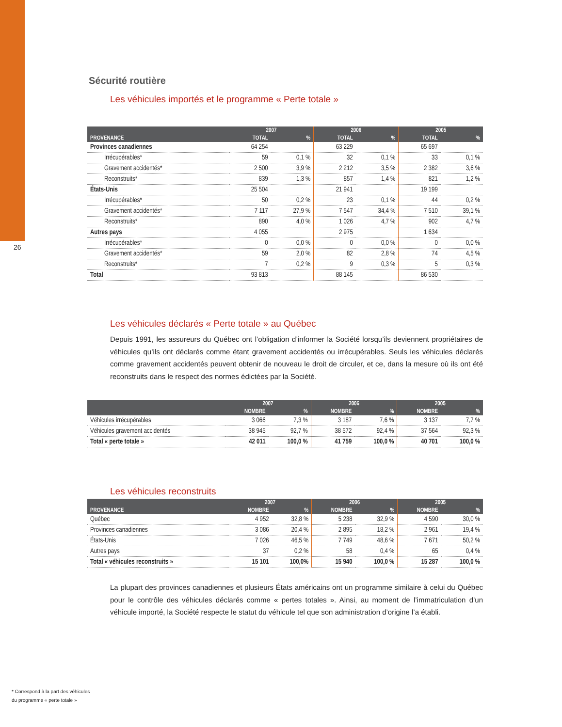26
Sécurité routière
Les véhicules importés et le programme « Perte totale »
| | 2007 | | 2006 | | 2005 | |
| --- | --- | --- | --- | --- | --- | --- |
| PROVENANCE | TOTAL | % | TOTAL | % | TOTAL | % |
| Provinces canadiennes | 64 254 | | 63 229 | | 65 697 | |
| Irrécupérables* | 59 | 0,1 % | 32 | 0,1 % | 33 | 0,1 % |
| Gravement accidentés* | 2 500 | 3,9 % | 2 212 | 3,5 % | 2 382 | 3,6 % |
| Reconstruits* | 839 | 1,3 % | 857 | 1,4 % | 821 | 1,2 % |
| États-Unis | 25 504 | | 21 941 | | 19 199 | |
| Irrécupérables* | 50 | 0,2 % | 23 | 0,1 % | 44 | 0,2 % |
| Gravement accidentés* | 7 117 | 27,9 % | 7 547 | 34,4 % | 7 510 | 39,1 % |
| Reconstruits* | 890 | 4,0 % | 1 026 | 4,7 % | 902 | 4,7 % |
| Autres pays | 4 055 | | 2 975 | | 1 634 | |
| Irrécupérables* | 0 | 0,0 % | 0 | 0,0 % | 0 | 0,0 % |
| Gravement accidentés* | 59 | 2,0 % | 82 | 2,8 % | 74 | 4,5 % |
| Reconstruits* | 7 | 0,2 % | 9 | 0,3 % | 5 | 0,3 % |
| Total | 93 813 | | 88 145 | | 86 530 | |
Les véhicules déclarés « Perte totale » au Québec
Depuis 1991, les assureurs du Québec ont l’obligation d’informer la Société lorsqu’ils deviennent propriétaires de véhicules qu’ils ont déclarés comme étant gravement accidentés ou irrécupérables. Seuls les véhicules déclarés comme gravement accidentés peuvent obtenir de nouveau le droit de circuler, et ce, dans la mesure où ils ont été reconstruits dans le respect des normes édictées par la Société.
| | 2007 | | 2006 | | 2005 | |
| --- | --- | --- | --- | --- | --- | --- |
| | NOMBRE | % | NOMBRE | % | NOMBRE | % |
| Véhicules irrécupérables | 3 066 | 7,3 % | 3 187 | 7,6 % | 3 137 | 7,7 % |
| Véhicules gravement accidentés | 38 945 | 92,7 % | 38 572 | 92,4 % | 37 564 | 92,3 % |
| Total « perte totale » | 42 011 | 100,0 % | 41 759 | 100,0 % | 40 701 | 100,0 % |
Les véhicules reconstruits
| | 2007 | | 2006 | | 2005 | |
| --- | --- | --- | --- | --- | --- | --- |
| PROVENANCE | NOMBRE | % | NOMBRE | % | NOMBRE | % |
| Québec | 4 952 | 32,8 % | 5 238 | 32,9 % | 4 590 | 30,0 % |
| Provinces canadiennes | 3 086 | 20,4 % | 2 895 | 18,2 % | 2 961 | 19,4 % |
| États-Unis | 7 026 | 46,5 % | 7 749 | 48,6 % | 7 671 | 50,2 % |
| Autres pays | 37 | 0,2 % | 58 | 0,4 % | 65 | 0,4 % |
| Total « véhicules reconstruits » | 15 101 | 100,0% | 15 940 | 100,0 % | 15 287 | 100,0 % |
La plupart des provinces canadiennes et plusieurs États américains ont un programme similaire à celui du Québec pour le contrôle des véhicules déclarés comme « pertes totales ». Ainsi, au moment de l’immatriculation d’un véhicule importé, la Société respecte le statut du véhicule tel que son administration d’origine l’a établi.
* Correspond à la part des véhicules
du programme « perte totale »